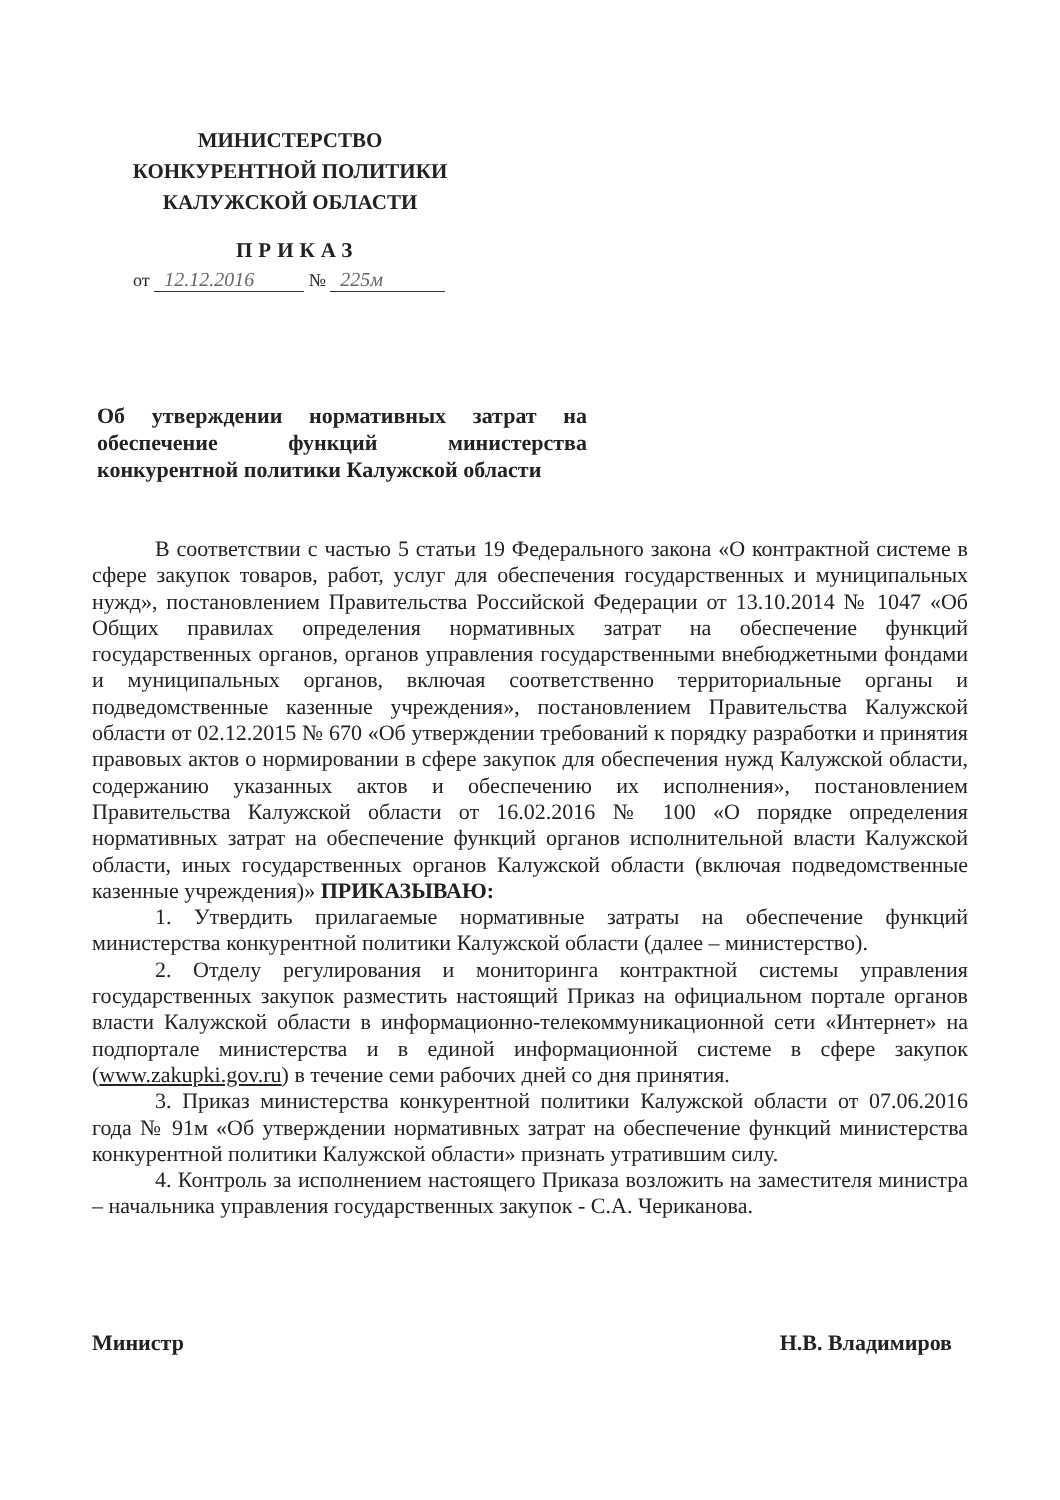МИНИСТЕРСТВО
КОНКУРЕНТНОЙ ПОЛИТИКИ
КАЛУЖСКОЙ ОБЛАСТИ
ПРИКАЗ
от 12.12.2016 № 225м
Об утверждении нормативных затрат на обеспечение функций министерства конкурентной политики Калужской области
В соответствии с частью 5 статьи 19 Федерального закона «О контрактной системе в сфере закупок товаров, работ, услуг для обеспечения государственных и муниципальных нужд», постановлением Правительства Российской Федерации от 13.10.2014 № 1047 «Об Общих правилах определения нормативных затрат на обеспечение функций государственных органов, органов управления государственными внебюджетными фондами и муниципальных органов, включая соответственно территориальные органы и подведомственные казенные учреждения», постановлением Правительства Калужской области от 02.12.2015 № 670 «Об утверждении требований к порядку разработки и принятия правовых актов о нормировании в сфере закупок для обеспечения нужд Калужской области, содержанию указанных актов и обеспечению их исполнения», постановлением Правительства Калужской области от 16.02.2016 № 100 «О порядке определения нормативных затрат на обеспечение функций органов исполнительной власти Калужской области, иных государственных органов Калужской области (включая подведомственные казенные учреждения)» ПРИКАЗЫВАЮ:
1. Утвердить прилагаемые нормативные затраты на обеспечение функций министерства конкурентной политики Калужской области (далее – министерство).
2. Отделу регулирования и мониторинга контрактной системы управления государственных закупок разместить настоящий Приказ на официальном портале органов власти Калужской области в информационно-телекоммуникационной сети «Интернет» на подпортале министерства и в единой информационной системе в сфере закупок (www.zakupki.gov.ru) в течение семи рабочих дней со дня принятия.
3. Приказ министерства конкурентной политики Калужской области от 07.06.2016 года № 91м «Об утверждении нормативных затрат на обеспечение функций министерства конкурентной политики Калужской области» признать утратившим силу.
4. Контроль за исполнением настоящего Приказа возложить на заместителя министра – начальника управления государственных закупок - С.А. Чериканова.
Министр Н.В. Владимиров